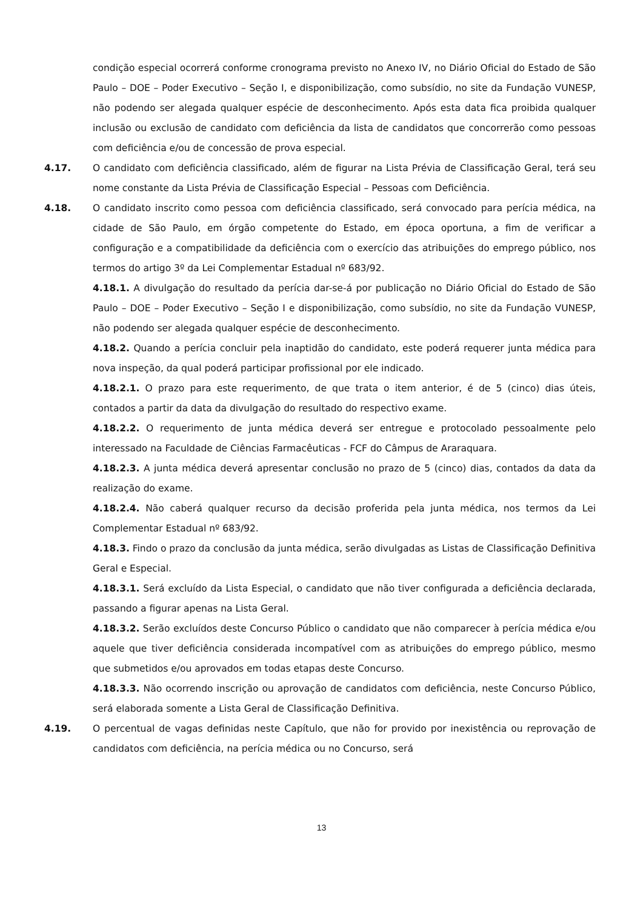condição especial ocorrerá conforme cronograma previsto no Anexo IV, no Diário Oficial do Estado de São Paulo – DOE – Poder Executivo – Seção I, e disponibilização, como subsídio, no site da Fundação VUNESP, não podendo ser alegada qualquer espécie de desconhecimento. Após esta data fica proibida qualquer inclusão ou exclusão de candidato com deficiência da lista de candidatos que concorrerão como pessoas com deficiência e/ou de concessão de prova especial.
4.17. O candidato com deficiência classificado, além de figurar na Lista Prévia de Classificação Geral, terá seu nome constante da Lista Prévia de Classificação Especial – Pessoas com Deficiência.
4.18. O candidato inscrito como pessoa com deficiência classificado, será convocado para perícia médica, na cidade de São Paulo, em órgão competente do Estado, em época oportuna, a fim de verificar a configuração e a compatibilidade da deficiência com o exercício das atribuições do emprego público, nos termos do artigo 3º da Lei Complementar Estadual nº 683/92.
4.18.1. A divulgação do resultado da perícia dar-se-á por publicação no Diário Oficial do Estado de São Paulo – DOE – Poder Executivo – Seção I e disponibilização, como subsídio, no site da Fundação VUNESP, não podendo ser alegada qualquer espécie de desconhecimento.
4.18.2. Quando a perícia concluir pela inaptidão do candidato, este poderá requerer junta médica para nova inspeção, da qual poderá participar profissional por ele indicado.
4.18.2.1. O prazo para este requerimento, de que trata o item anterior, é de 5 (cinco) dias úteis, contados a partir da data da divulgação do resultado do respectivo exame.
4.18.2.2. O requerimento de junta médica deverá ser entregue e protocolado pessoalmente pelo interessado na Faculdade de Ciências Farmacêuticas - FCF do Câmpus de Araraquara.
4.18.2.3. A junta médica deverá apresentar conclusão no prazo de 5 (cinco) dias, contados da data da realização do exame.
4.18.2.4. Não caberá qualquer recurso da decisão proferida pela junta médica, nos termos da Lei Complementar Estadual nº 683/92.
4.18.3. Findo o prazo da conclusão da junta médica, serão divulgadas as Listas de Classificação Definitiva Geral e Especial.
4.18.3.1. Será excluído da Lista Especial, o candidato que não tiver configurada a deficiência declarada, passando a figurar apenas na Lista Geral.
4.18.3.2. Serão excluídos deste Concurso Público o candidato que não comparecer à perícia médica e/ou aquele que tiver deficiência considerada incompatível com as atribuições do emprego público, mesmo que submetidos e/ou aprovados em todas etapas deste Concurso.
4.18.3.3. Não ocorrendo inscrição ou aprovação de candidatos com deficiência, neste Concurso Público, será elaborada somente a Lista Geral de Classificação Definitiva.
4.19. O percentual de vagas definidas neste Capítulo, que não for provido por inexistência ou reprovação de candidatos com deficiência, na perícia médica ou no Concurso, será
13